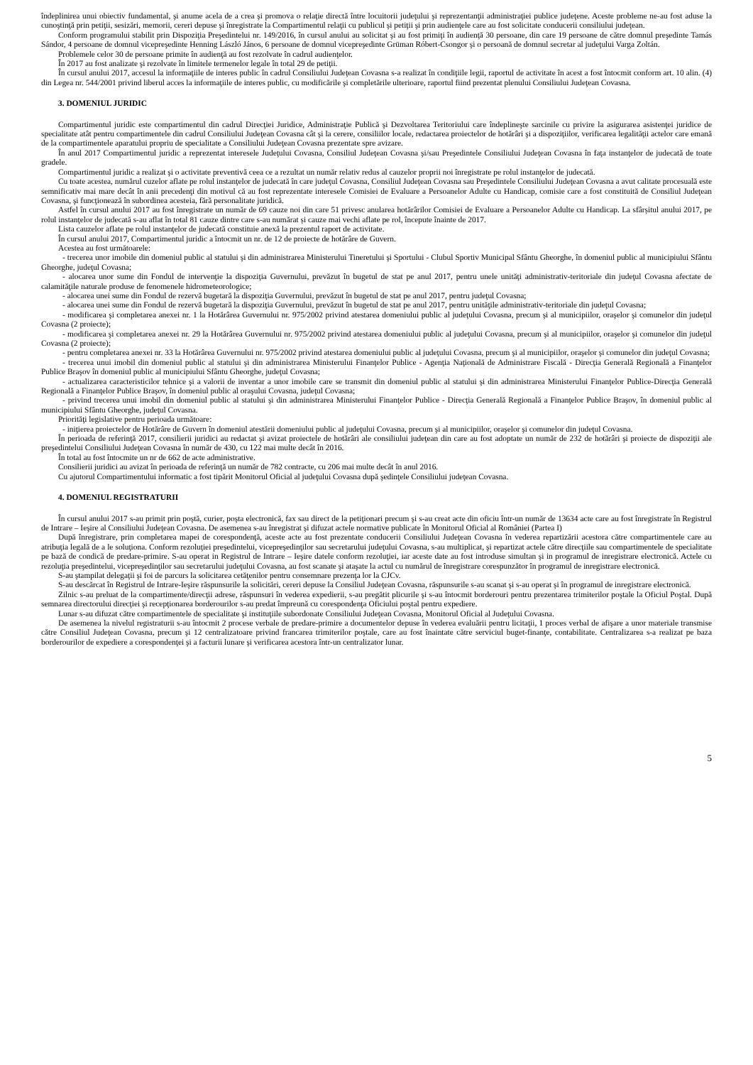îndeplinirea unui obiectiv fundamental, şi anume acela de a crea şi promova o relaţie directă între locuitorii judeţului şi reprezentanţii administraţiei publice judeţene. Aceste probleme ne-au fost aduse la cunoştinţă prin petiţii, sesizări, memorii, cereri depuse şi înregistrate la Compartimentul relaţii cu publicul şi petiţii şi prin audienţele care au fost solicitate conducerii consiliului judeţean.
Conform programului stabilit prin Dispoziţia Preşedintelui nr. 149/2016, în cursul anului au solicitat şi au fost primiţi în audienţă 30 persoane, din care 19 persoane de către domnul preşedinte Tamás Sándor, 4 persoane de domnul vicepreşedinte Henning László János, 6 persoane de domnul vicepreşedinte Grüman Róbert-Csongor şi o persoană de domnul secretar al judeţului Varga Zoltán.
Problemele celor 30 de persoane primite în audienţă au fost rezolvate în cadrul audienţelor.
În 2017 au fost analizate şi rezolvate în limitele termenelor legale în total 29 de petiţii.
În cursul anului 2017, accesul la informaţiile de interes public în cadrul Consiliului Judeţean Covasna s-a realizat în condiţiile legii, raportul de activitate în acest a fost întocmit conform art. 10 alin. (4) din Legea nr. 544/2001 privind liberul acces la informaţiile de interes public, cu modificările şi completările ulterioare, raportul fiind prezentat plenului Consiliului Judeţean Covasna.
3. DOMENIUL JURIDIC
Compartimentul juridic este compartimentul din cadrul Direcţiei Juridice, Administraţie Publică şi Dezvoltarea Teritoriului care îndeplineşte sarcinile cu privire la asigurarea asistenţei juridice de specialitate atât pentru compartimentele din cadrul Consiliului Judeţean Covasna cât şi la cerere, consiliilor locale, redactarea proiectelor de hotărâri şi a dispoziţiilor, verificarea legalităţii actelor care emană de la compartimentele aparatului propriu de specialitate a Consiliului Judeţean Covasna prezentate spre avizare.
În anul 2017 Compartimentul juridic a reprezentat interesele Judeţului Covasna, Consiliul Judeţean Covasna şi/sau Preşedintele Consiliului Judeţean Covasna în faţa instanţelor de judecată de toate gradele.
Compartimentul juridic a realizat şi o activitate preventivă ceea ce a rezultat un număr relativ redus al cauzelor proprii noi înregistrate pe rolul instanţelor de judecată.
Cu toate acestea, numărul cuzelor aflate pe rolul instanţelor de judecată în care judeţul Covasna, Consiliul Judeţean Covasna sau Preşedintele Consiliului Judeţean Covasna a avut calitate procesuală este semnificativ mai mare decât în anii precedenţi din motivul că au fost reprezentate interesele Comisiei de Evaluare a Persoanelor Adulte cu Handicap, comisie care a fost constituită de Consiliul Judeţean Covasna, şi funcţionează în subordinea acesteia, fără personalitate juridică.
Astfel în cursul anului 2017 au fost înregistrate un număr de 69 cauze noi din care 51 privesc anularea hotărârilor Comisiei de Evaluare a Persoanelor Adulte cu Handicap. La sfârșitul anului 2017, pe rolul instanţelor de judecată s-au aflat în total 81 cauze dintre care s-au numărat și cauze mai vechi aflate pe rol, începute înainte de 2017.
Lista cauzelor aflate pe rolul instanţelor de judecată constituie anexă la prezentul raport de activitate.
În cursul anului 2017, Compartimentul juridic a întocmit un nr. de 12 de proiecte de hotărâre de Guvern.
Acestea au fost următoarele:
- trecerea unor imobile din domeniul public al statului şi din administrarea Ministerului Tineretului şi Sportului - Clubul Sportiv Municipal Sfântu Gheorghe, în domeniul public al municipiului Sfântu Gheorghe, judeţul Covasna;
- alocarea unor sume din Fondul de intervenţie la dispoziţia Guvernului, prevăzut în bugetul de stat pe anul 2017, pentru unele unităţi administrativ-teritoriale din judeţul Covasna afectate de calamităţile naturale produse de fenomenele hidrometeorologice;
- alocarea unei sume din Fondul de rezervă bugetară la dispoziţia Guvernului, prevăzut în bugetul de stat pe anul 2017, pentru judeţul Covasna;
- alocarea unei sume din Fondul de rezervă bugetară la dispoziţia Guvernului, prevăzut în bugetul de stat pe anul 2017, pentru unităţile administrativ-teritoriale din judeţul Covasna;
- modificarea şi completarea anexei nr. 1 la Hotărârea Guvernului nr. 975/2002 privind atestarea domeniului public al judeţului Covasna, precum şi al municipiilor, oraşelor şi comunelor din judeţul Covasna (2 proiecte);
- modificarea şi completarea anexei nr. 29 la Hotărârea Guvernului nr. 975/2002 privind atestarea domeniului public al judeţului Covasna, precum şi al municipiilor, oraşelor şi comunelor din judeţul Covasna (2 proiecte);
- pentru completarea anexei nr. 33 la Hotărârea Guvernului nr. 975/2002 privind atestarea domeniului public al judeţului Covasna, precum şi al municipiilor, oraşelor şi comunelor din judeţul Covasna;
- trecerea unui imobil din domeniul public al statului şi din administrarea Ministerului Finanţelor Publice - Agenţia Naţională de Administrare Fiscală - Direcţia Generală Regională a Finanţelor Publice Braşov în domeniul public al municipiului Sfântu Gheorghe, judeţul Covasna;
- actualizarea caracteristicilor tehnice şi a valorii de inventar a unor imobile care se transmit din domeniul public al statului şi din administrarea Ministerului Finanţelor Publice-Direcţia Generală Regională a Finanţelor Publice Braşov, în domeniul public al oraşului Covasna, judeţul Covasna;
- privind trecerea unui imobil din domeniul public al statului şi din administrarea Ministerului Finanţelor Publice - Direcţia Generală Regională a Finanţelor Publice Braşov, în domeniul public al municipiului Sfântu Gheorghe, judeţul Covasna.
Priorităţi legislative pentru perioada următoare:
- iniţierea proiectelor de Hotărâre de Guvern în domeniul atestării domeniului public al judeţului Covasna, precum şi al municipiilor, oraşelor şi comunelor din judeţul Covasna.
În perioada de referinţă 2017, consilierii juridici au redactat şi avizat proiectele de hotărâri ale consiliului judeţean din care au fost adoptate un număr de 232 de hotărâri şi proiecte de dispoziţii ale preşedintelui Consiliului Judeţean Covasna în număr de 430, cu 122 mai multe decât în 2016.
În total au fost întocmite un nr de 662 de acte administrative.
Consilierii juridici au avizat în perioada de referinţă un număr de 782 contracte, cu 206 mai multe decât în anul 2016.
Cu ajutorul Compartimentului informatic a fost tipărit Monitorul Oficial al judeţului Covasna după şedinţele Consiliului judeţean Covasna.
4. DOMENIUL REGISTRATURII
În cursul anului 2017 s-au primit prin poştă, curier, poşta electronică, fax sau direct de la petiţionari precum şi s-au creat acte din oficiu într-un număr de 13634 acte care au fost înregistrate în Registrul de Intrare – Ieşire al Consiliului Judeţean Covasna. De asemenea s-au înregistrat şi difuzat actele normative publicate în Monitorul Oficial al României (Partea I)
După înregistrare, prin completarea mapei de corespondenţă, aceste acte au fost prezentate conducerii Consiliului Judeţean Covasna în vederea repartizării acestora către compartimentele care au atribuţia legală de a le soluţiona. Conform rezoluţiei preşedintelui, vicepreşedinţilor sau secretarului judeţului Covasna, s-au multiplicat, şi repartizat actele către direcţiile sau compartimentele de specialitate pe bază de condică de predare-primire. S-au operat in Registrul de Intrare – Ieşire datele conform rezoluţiei, iar aceste date au fost introduse simultan şi in programul de inregistrare electronică. Actele cu rezoluţia preşedintelui, vicepreşedinţilor sau secretarului judeţului Covasna, au fost scanate şi ataşate la actul cu numărul de înregistrare corespunzător în programul de inregistrare electronică.
S-au ştampilat delegaţii şi foi de parcurs la solicitarea cetăţenilor pentru consemnare prezenţa lor la CJCv.
S-au descărcat în Registrul de Intrare-Ieşire răspunsurile la solicitări, cereri depuse la Consiliul Judeţean Covasna, răspunsurile s-au scanat şi s-au operat şi în programul de inregistrare electronică.
Zilnic s-au preluat de la compartimente/direcţii adrese, răspunsuri în vederea expedierii, s-au pregătit plicurile şi s-au întocmit borderouri pentru prezentarea trimiterilor poştale la Oficiul Poştal. După semnarea directorului direcţiei şi recepţionarea borderourilor s-au predat împreună cu corespondenţa Oficiului poştal pentru expediere.
Lunar s-au difuzat către compartimentele de specialitate şi instituţiile subordonate Consiliului Judeţean Covasna, Monitorul Oficial al Judeţului Covasna.
De asemenea la nivelul registraturii s-au întocmit 2 procese verbale de predare-primire a documentelor depuse în vederea evaluării pentru licitaţii, 1 proces verbal de afişare a unor materiale transmise către Consiliul Judeţean Covasna, precum şi 12 centralizatoare privind francarea trimiterilor poştale, care au fost înaintate către serviciul buget-finanţe, contabilitate. Centralizarea s-a realizat pe baza borderourilor de expediere a corespondenţei şi a facturii lunare şi verificarea acestora într-un centralizator lunar.
5